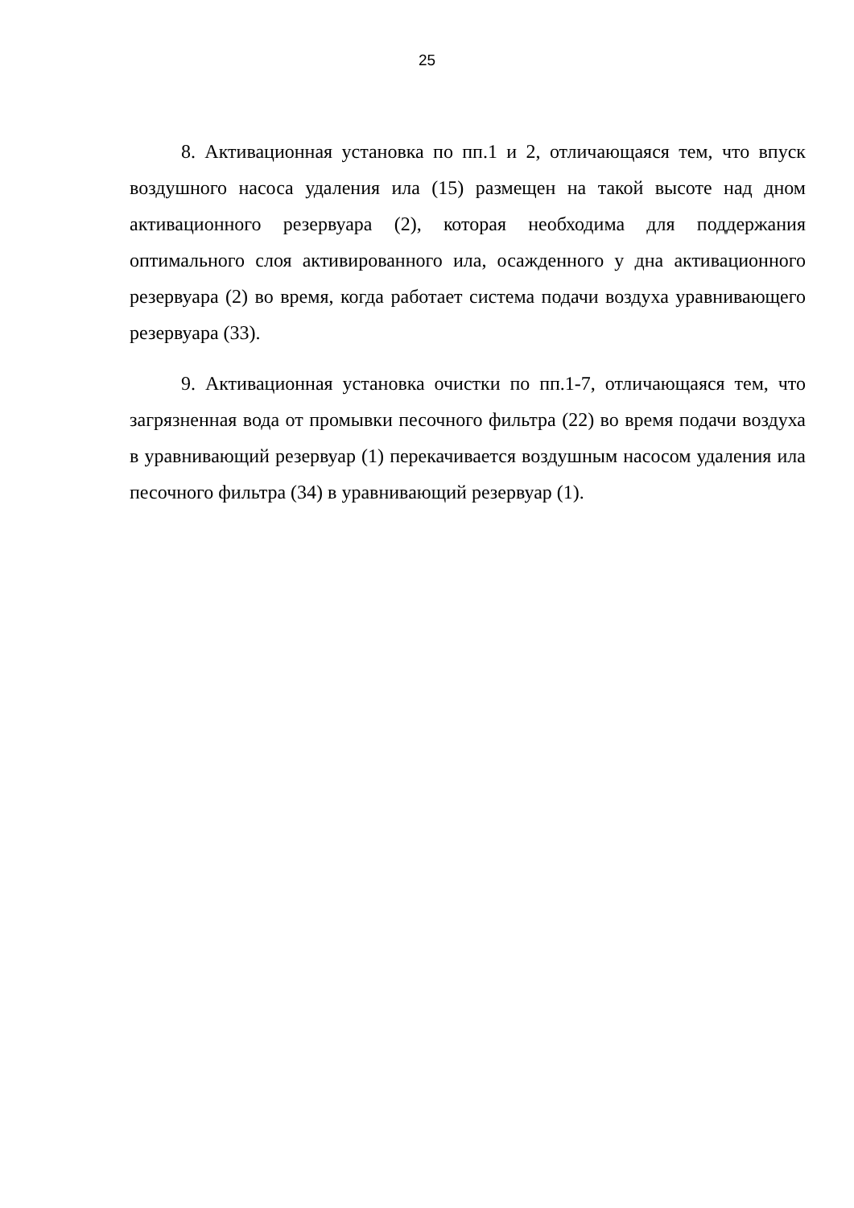25
8. Активационная установка по пп.1 и 2, отличающаяся тем, что впуск воздушного насоса удаления ила (15) размещен на такой высоте над дном активационного резервуара (2), которая необходима для поддержания оптимального слоя активированного ила, осажденного у дна активационного резервуара (2) во время, когда работает система подачи воздуха уравнивающего резервуара (33).
9. Активационная установка очистки по пп.1-7, отличающаяся тем, что загрязненная вода от промывки песочного фильтра (22) во время подачи воздуха в уравнивающий резервуар (1) перекачивается воздушным насосом удаления ила песочного фильтра (34) в уравнивающий резервуар (1).